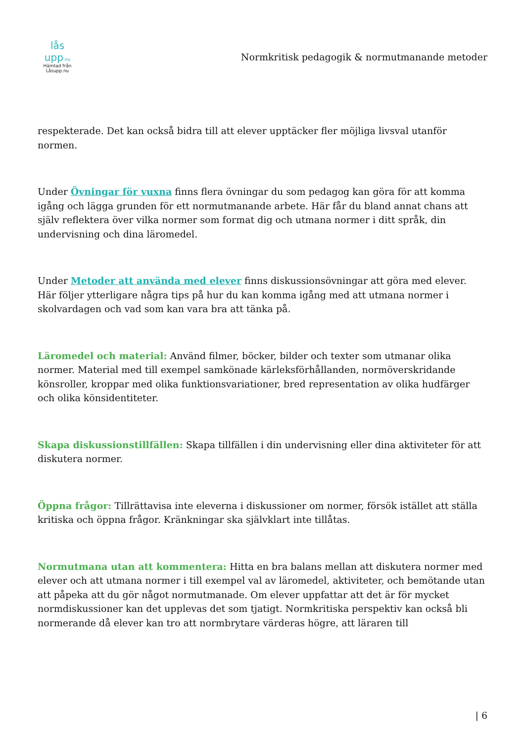lås upp.nu
Hämtad från
Låsupp.nu
Normkritisk pedagogik & normutmanande metoder
respekterade. Det kan också bidra till att elever upptäcker fler möjliga livsval utanför normen.
Under Övningar för vuxna finns flera övningar du som pedagog kan göra för att komma igång och lägga grunden för ett normutmanande arbete. Här får du bland annat chans att själv reflektera över vilka normer som format dig och utmana normer i ditt språk, din undervisning och dina läromedel.
Under Metoder att använda med elever finns diskussionsövningar att göra med elever. Här följer ytterligare några tips på hur du kan komma igång med att utmana normer i skolvardagen och vad som kan vara bra att tänka på.
Läromedel och material: Använd filmer, böcker, bilder och texter som utmanar olika normer. Material med till exempel samkönade kärleksförhållanden, normöverskridande könsroller, kroppar med olika funktionsvariationer, bred representation av olika hudfärger och olika könsidentiteter.
Skapa diskussionstillfällen: Skapa tillfällen i din undervisning eller dina aktiviteter för att diskutera normer.
Öppna frågor: Tillrättavisa inte eleverna i diskussioner om normer, försök istället att ställa kritiska och öppna frågor. Kränkningar ska självklart inte tillåtas.
Normutmana utan att kommentera: Hitta en bra balans mellan att diskutera normer med elever och att utmana normer i till exempel val av läromedel, aktiviteter, och bemötande utan att påpeka att du gör något normutmanade. Om elever uppfattar att det är för mycket normdiskussioner kan det upplevas det som tjatigt. Normkritiska perspektiv kan också bli normerande då elever kan tro att normbrytare värderas högre, att läraren till
| 6